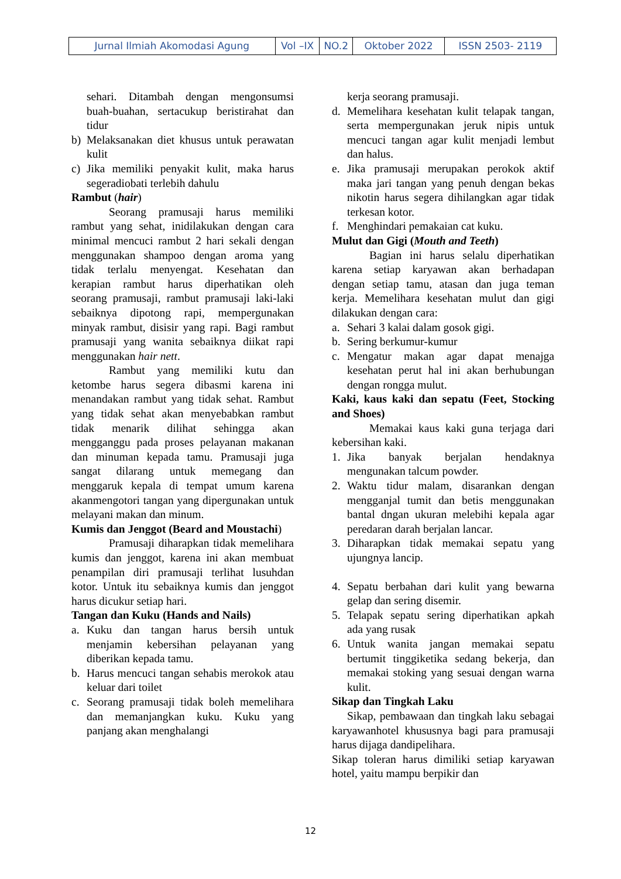| Jurnal Ilmiah Akomodasi Agung | Vol –IX | NO.2 | Oktober 2022 | ISSN 2503- 2119 |
sehari. Ditambah dengan mengonsumsi buah-buahan, sertacukup beristirahat dan tidur
b) Melaksanakan diet khusus untuk perawatan kulit
c) Jika memiliki penyakit kulit, maka harus segeradiobati terlebih dahulu
Rambut (hair)
Seorang pramusaji harus memiliki rambut yang sehat, inidilakukan dengan cara minimal mencuci rambut 2 hari sekali dengan menggunakan shampoo dengan aroma yang tidak terlalu menyengat. Kesehatan dan kerapian rambut harus diperhatikan oleh seorang pramusaji, rambut pramusaji laki-laki sebaiknya dipotong rapi, mempergunakan minyak rambut, disisir yang rapi. Bagi rambut pramusaji yang wanita sebaiknya diikat rapi menggunakan hair nett.
Rambut yang memiliki kutu dan ketombe harus segera dibasmi karena ini menandakan rambut yang tidak sehat. Rambut yang tidak sehat akan menyebabkan rambut tidak menarik dilihat sehingga akan mengganggu pada proses pelayanan makanan dan minuman kepada tamu. Pramusaji juga sangat dilarang untuk memegang dan menggaruk kepala di tempat umum karena akanmengotori tangan yang dipergunakan untuk melayani makan dan minum.
Kumis dan Jenggot (Beard and Moustachi)
Pramusaji diharapkan tidak memelihara kumis dan jenggot, karena ini akan membuat penampilan diri pramusaji terlihat lusuhdan kotor. Untuk itu sebaiknya kumis dan jenggot harus dicukur setiap hari.
Tangan dan Kuku (Hands and Nails)
a. Kuku dan tangan harus bersih untuk menjamin kebersihan pelayanan yang diberikan kepada tamu.
b. Harus mencuci tangan sehabis merokok atau keluar dari toilet
c. Seorang pramusaji tidak boleh memelihara dan memanjangkan kuku. Kuku yang panjang akan menghalangi
kerja seorang pramusaji.
d. Memelihara kesehatan kulit telapak tangan, serta mempergunakan jeruk nipis untuk mencuci tangan agar kulit menjadi lembut dan halus.
e. Jika pramusaji merupakan perokok aktif maka jari tangan yang penuh dengan bekas nikotin harus segera dihilangkan agar tidak terkesan kotor.
f. Menghindari pemakaian cat kuku.
Mulut dan Gigi (Mouth and Teeth)
Bagian ini harus selalu diperhatikan karena setiap karyawan akan berhadapan dengan setiap tamu, atasan dan juga teman kerja. Memelihara kesehatan mulut dan gigi dilakukan dengan cara:
a. Sehari 3 kalai dalam gosok gigi.
b. Sering berkumur-kumur
c. Mengatur makan agar dapat menajga kesehatan perut hal ini akan berhubungan dengan rongga mulut.
Kaki, kaus kaki dan sepatu (Feet, Stocking and Shoes)
Memakai kaus kaki guna terjaga dari kebersihan kaki.
1. Jika banyak berjalan hendaknya mengunakan talcum powder.
2. Waktu tidur malam, disarankan dengan mengganjal tumit dan betis menggunakan bantal dngan ukuran melebihi kepala agar peredaran darah berjalan lancar.
3. Diharapkan tidak memakai sepatu yang ujungnya lancip.
4. Sepatu berbahan dari kulit yang bewarna gelap dan sering disemir.
5. Telapak sepatu sering diperhatikan apkah ada yang rusak
6. Untuk wanita jangan memakai sepatu bertumit tinggiketika sedang bekerja, dan memakai stoking yang sesuai dengan warna kulit.
Sikap dan Tingkah Laku
Sikap, pembawaan dan tingkah laku sebagai karyawanhotel khususnya bagi para pramusaji harus dijaga dandipelihara.
Sikap toleran harus dimiliki setiap karyawan hotel, yaitu mampu berpikir dan
12